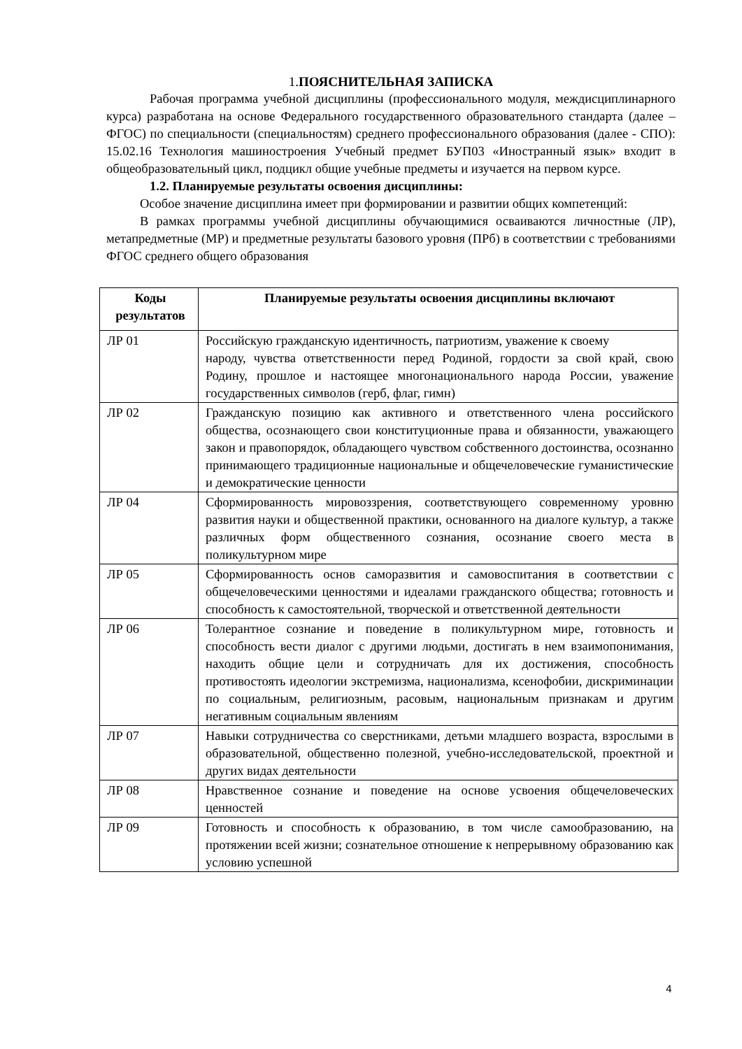1. ПОЯСНИТЕЛЬНАЯ ЗАПИСКА
Рабочая программа учебной дисциплины (профессионального модуля, междисциплинарного курса) разработана на основе Федерального государственного образовательного стандарта (далее – ФГОС) по специальности (специальностям) среднего профессионального образования (далее - СПО): 15.02.16 Технология машиностроения Учебный предмет БУП03 «Иностранный язык» входит в общеобразовательный цикл, подцикл общие учебные предметы и изучается на первом курсе.
1.2. Планируемые результаты освоения дисциплины:
Особое значение дисциплина имеет при формировании и развитии общих компетенций:
В рамках программы учебной дисциплины обучающимися осваиваются личностные (ЛР), метапредметные (МР) и предметные результаты базового уровня (ПРб) в соответствии с требованиями ФГОС среднего общего образования
| Коды результатов | Планируемые результаты освоения дисциплины включают |
| --- | --- |
| ЛР 01 | Российскую гражданскую идентичность, патриотизм, уважение к своему народу, чувства ответственности перед Родиной, гордости за свой край, свою Родину, прошлое и настоящее многонационального народа России, уважение государственных символов (герб, флаг, гимн) |
| ЛР 02 | Гражданскую позицию как активного и ответственного члена российского общества, осознающего свои конституционные права и обязанности, уважающего закон и правопорядок, обладающего чувством собственного достоинства, осознанно принимающего традиционные национальные и общечеловеческие гуманистические и демократические ценности |
| ЛР 04 | Сформированность мировоззрения, соответствующего современному уровню развития науки и общественной практики, основанного на диалоге культур, а также различных форм общественного сознания, осознание своего места в поликультурном мире |
| ЛР 05 | Сформированность основ саморазвития и самовоспитания в соответствии с общечеловеческими ценностями и идеалами гражданского общества; готовность и способность к самостоятельной, творческой и ответственной деятельности |
| ЛР 06 | Толерантное сознание и поведение в поликультурном мире, готовность и способность вести диалог с другими людьми, достигать в нем взаимопонимания, находить общие цели и сотрудничать для их достижения, способность противостоять идеологии экстремизма, национализма, ксенофобии, дискриминации по социальным, религиозным, расовым, национальным признакам и другим негативным социальным явлениям |
| ЛР 07 | Навыки сотрудничества со сверстниками, детьми младшего возраста, взрослыми в образовательной, общественно полезной, учебно-исследовательской, проектной и других видах деятельности |
| ЛР 08 | Нравственное сознание и поведение на основе усвоения общечеловеческих ценностей |
| ЛР 09 | Готовность и способность к образованию, в том числе самообразованию, на протяжении всей жизни; сознательное отношение к непрерывному образованию как условию успешной |
4